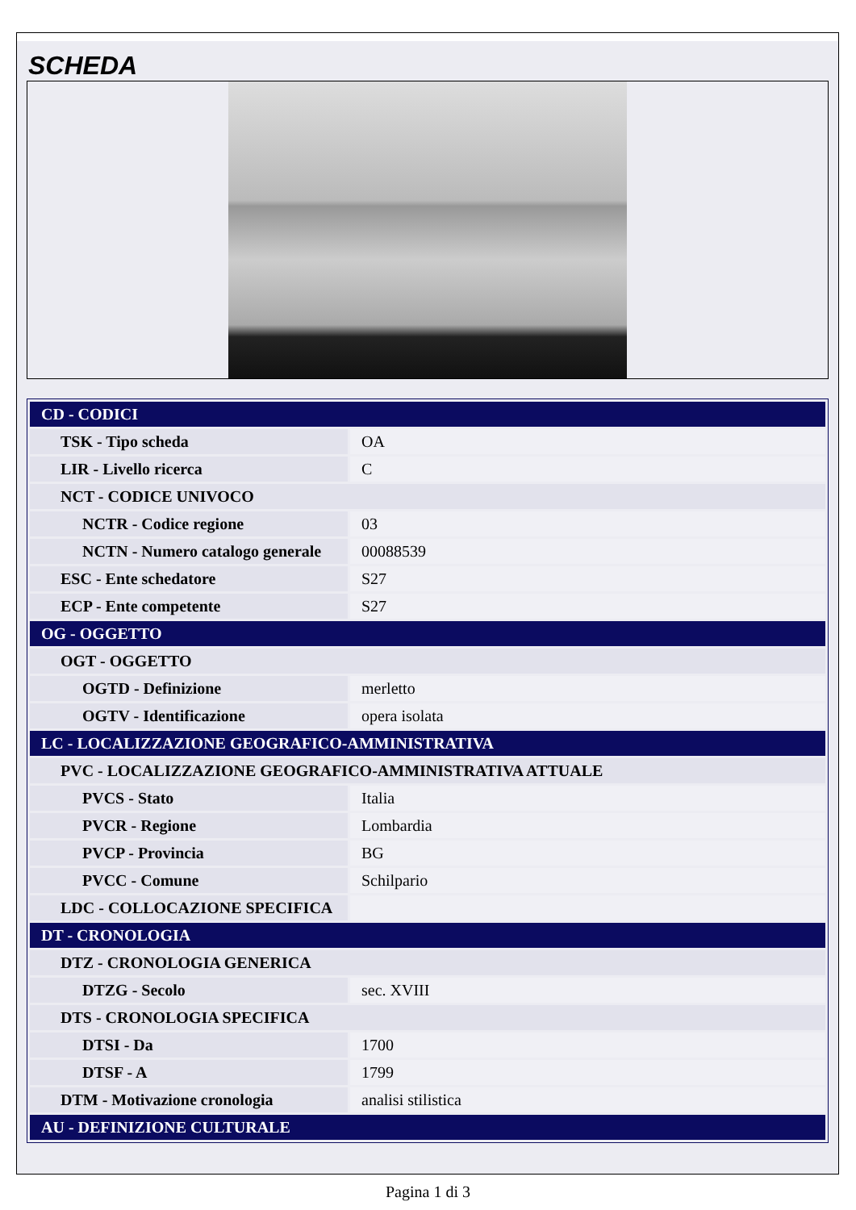SCHEDA
| CD - CODICI | |
| TSK - Tipo scheda | OA |
| LIR - Livello ricerca | C |
| NCT - CODICE UNIVOCO | |
| NCTR - Codice regione | 03 |
| NCTN - Numero catalogo generale | 00088539 |
| ESC - Ente schedatore | S27 |
| ECP - Ente competente | S27 |
| OG - OGGETTO | |
| OGT - OGGETTO | |
| OGTD - Definizione | merletto |
| OGTV - Identificazione | opera isolata |
| LC - LOCALIZZAZIONE GEOGRAFICO-AMMINISTRATIVA | |
| PVC - LOCALIZZAZIONE GEOGRAFICO-AMMINISTRATIVA ATTUALE | |
| PVCS - Stato | Italia |
| PVCR - Regione | Lombardia |
| PVCP - Provincia | BG |
| PVCC - Comune | Schilpario |
| LDC - COLLOCAZIONE SPECIFICA | |
| DT - CRONOLOGIA | |
| DTZ - CRONOLOGIA GENERICA | |
| DTZG - Secolo | sec. XVIII |
| DTS - CRONOLOGIA SPECIFICA | |
| DTSI - Da | 1700 |
| DTSF - A | 1799 |
| DTM - Motivazione cronologia | analisi stilistica |
| AU - DEFINIZIONE CULTURALE | |
Pagina 1 di 3